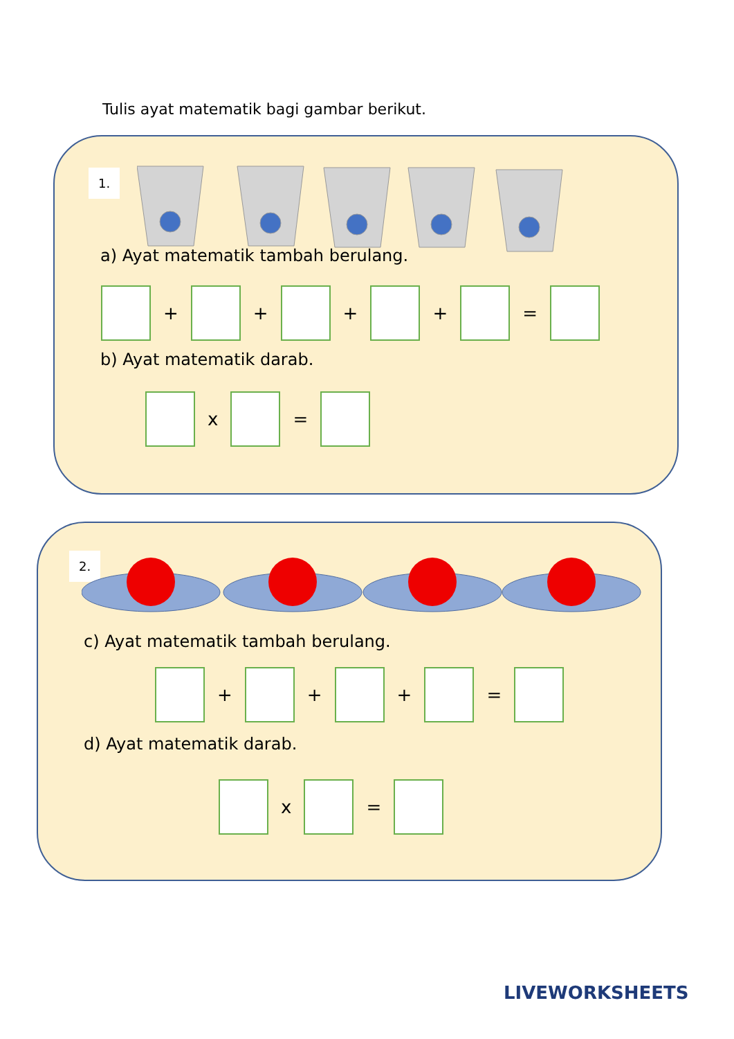Tulis ayat matematik bagi gambar berikut.
1.
a) Ayat matematik tambah berulang.
+
+
+
+
=
b) Ayat matematik darab.
x
=
2.
c) Ayat matematik tambah berulang.
+
+
+
=
d) Ayat matematik darab.
x
=
LIVEWORKSHEETS